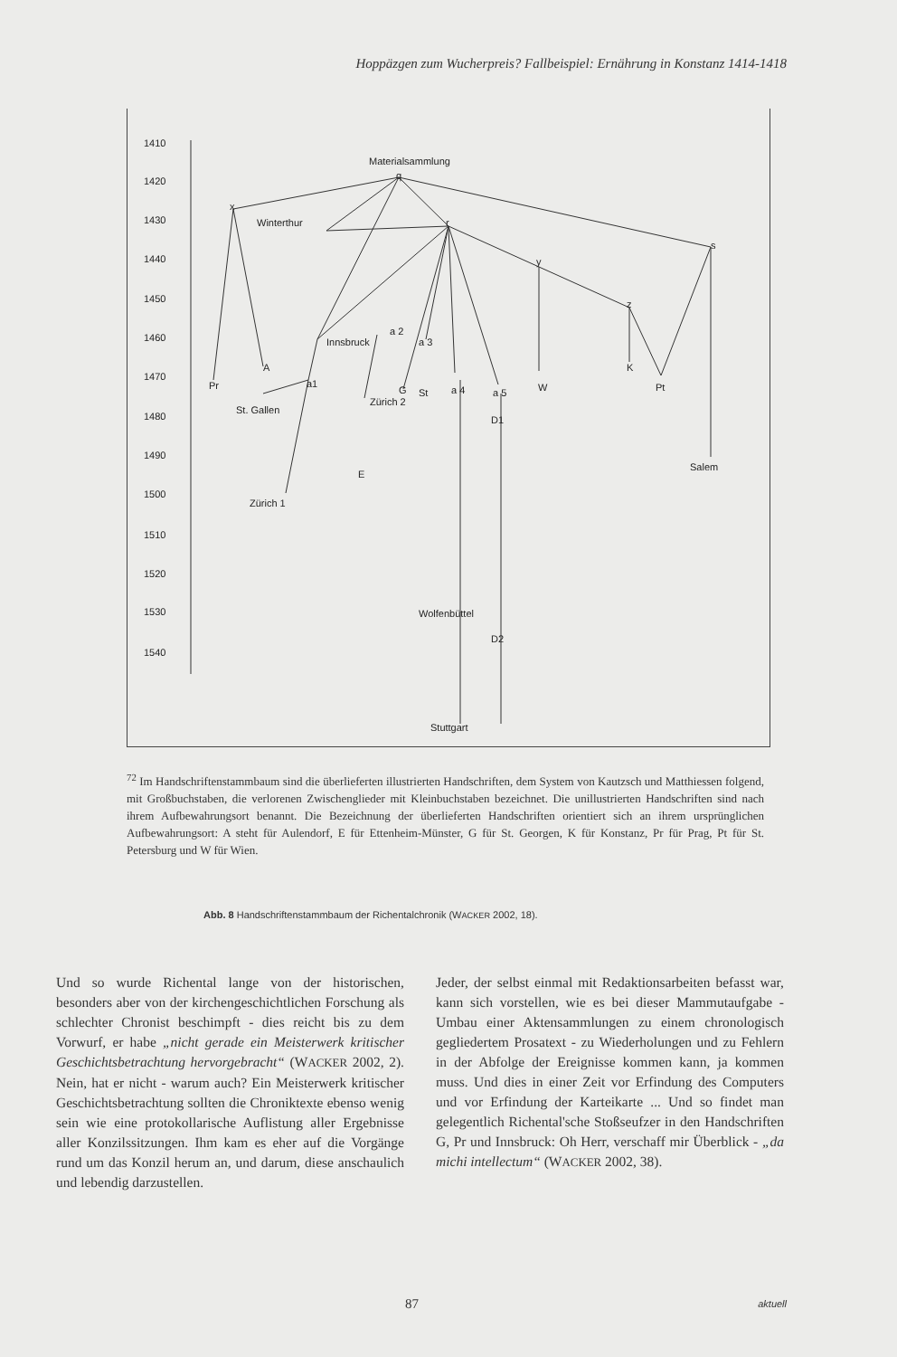Hoppäzgen zum Wucherpreis? Fallbeispiel: Ernährung in Konstanz 1414-1418
1410
1420
1430
1440
1450
1460
1470
1480
1490
1500
1510
1520
1530
1540
Materialsammlung
q
x
Winterthur
r
s
y
z
a 2
Innsbruck
a 3
A
K
Pr
a1
G
St
a 4
a 5
W
Pt
Zürich 2
St. Gallen
D1
Salem
E
Zürich 1
Wolfenbüttel
D2
Stuttgart
<sup>72</sup> Im Handschriftenstammbaum sind die überlieferten illustrierten Handschriften, dem System von Kautzsch und Matthiessen folgend, mit Großbuchstaben, die verlorenen Zwischenglieder mit Kleinbuchstaben bezeichnet. Die unillustrierten Handschriften sind nach ihrem Aufbewahrungsort benannt. Die Bezeichnung der überlieferten Handschriften orientiert sich an ihrem ursprünglichen Aufbewahrungsort: A steht für Aulendorf, E für Ettenheim-Münster, G für St. Georgen, K für Konstanz, Pr für Prag, Pt für St. Petersburg und W für Wien.
Abb. 8 Handschriftenstammbaum der Richentalchronik (WACKER 2002, 18).
Und so wurde Richental lange von der historischen, besonders aber von der kirchengeschichtlichen Forschung als schlechter Chronist beschimpft - dies reicht bis zu dem Vorwurf, er habe „nicht gerade ein Meisterwerk kritischer Geschichtsbetrachtung hervorgebracht“ (WACKER 2002, 2). Nein, hat er nicht - warum auch? Ein Meisterwerk kritischer Geschichtsbetrachtung sollten die Chroniktexte ebenso wenig sein wie eine protokollarische Auflistung aller Ergebnisse aller Konzilssitzungen. Ihm kam es eher auf die Vorgänge rund um das Konzil herum an, und darum, diese anschaulich und lebendig darzustellen.
Jeder, der selbst einmal mit Redaktionsarbeiten befasst war, kann sich vorstellen, wie es bei dieser Mammutaufgabe - Umbau einer Aktensammlungen zu einem chronologisch gegliedertem Prosatext - zu Wiederholungen und zu Fehlern in der Abfolge der Ereignisse kommen kann, ja kommen muss. Und dies in einer Zeit vor Erfindung des Computers und vor Erfindung der Karteikarte ... Und so findet man gelegentlich Richental'sche Stoßseufzer in den Handschriften G, Pr und Innsbruck: Oh Herr, verschaff mir Überblick - „da michi intellectum“ (WACKER 2002, 38).
87 aktuell